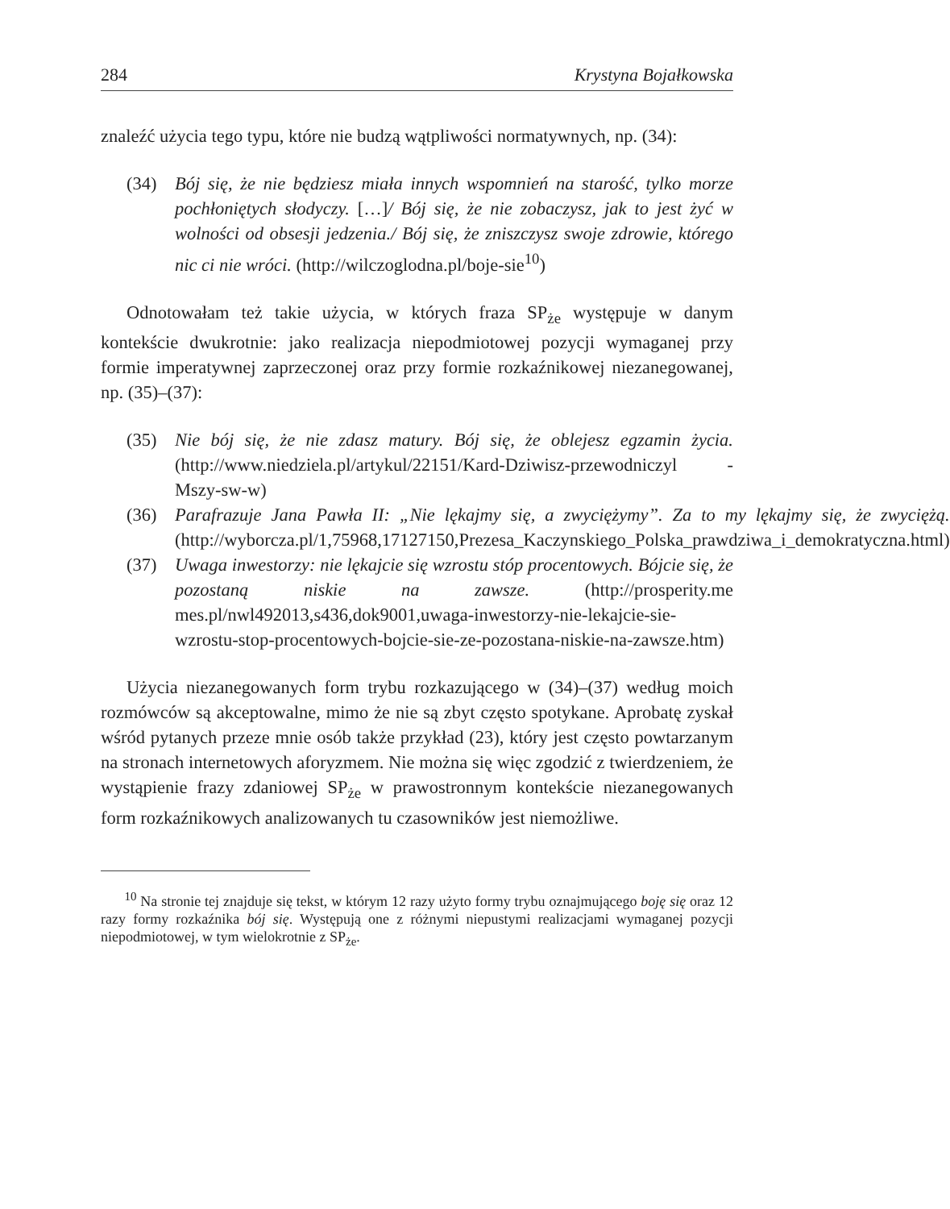284 Krystyna Bojałkowska
znaleźć użycia tego typu, które nie budzą wątpliwości normatywnych, np. (34):
(34) Bój się, że nie będziesz miała innych wspomnień na starość, tylko morze pochłoniętych słodyczy. […]/ Bój się, że nie zobaczysz, jak to jest żyć w wolności od obsesji jedzenia./ Bój się, że zniszczysz swoje zdrowie, którego nic ci nie wróci. (http://wilczoglodna.pl/boje-sie<sup>10</sup>)
Odnotowałam też takie użycia, w których fraza SP<sub>że</sub> występuje w danym kontekście dwukrotnie: jako realizacja niepodmiotowej pozycji wymaganej przy formie imperatywnej zaprzeczonej oraz przy formie rozkaźnikowej niezanegowanej, np. (35)–(37):
(35) Nie bój się, że nie zdasz matury. Bój się, że oblejesz egzamin życia. (http://www.niedziela.pl/artykul/22151/Kard-Dziwisz-przewodniczyl -Mszy-sw-w)
(36) Parafrazuje Jana Pawła II: „Nie lękajmy się, a zwyciężymy”. Za to my lękajmy się, że zwyciężą. (http://wyborcza.pl/1,75968,17127150,Prezesa_Kaczynskiego_Polska_prawdziwa_i_demokratyczna.html)
(37) Uwaga inwestorzy: nie lękajcie się wzrostu stóp procentowych. Bójcie się, że pozostaną niskie na zawsze. (http://prosperity.me mes.pl/nwl492013,s436,dok9001,uwaga-inwestorzy-nie-lekajcie-sie-wzrostu-stop-procentowych-bojcie-sie-ze-pozostana-niskie-na-zawsze.htm)
Użycia niezanegowanych form trybu rozkazującego w (34)–(37) według moich rozmówców są akceptowalne, mimo że nie są zbyt często spotykane. Aprobatę zyskał wśród pytanych przeze mnie osób także przykład (23), który jest często powtarzanym na stronach internetowych aforyzmem. Nie można się więc zgodzić z twierdzeniem, że wystąpienie frazy zdaniowej SP<sub>że</sub> w prawostronnym kontekście niezanegowanych form rozkaźnikowych analizowanych tu czasowników jest niemożliwe.
<sup>10</sup> Na stronie tej znajduje się tekst, w którym 12 razy użyto formy trybu oznajmującego boję się oraz 12 razy formy rozkaźnika bój się. Występują one z różnymi niepustymi realizacjami wymaganej pozycji niepodmiotowej, w tym wielokrotnie z SP<sub>że</sub>.